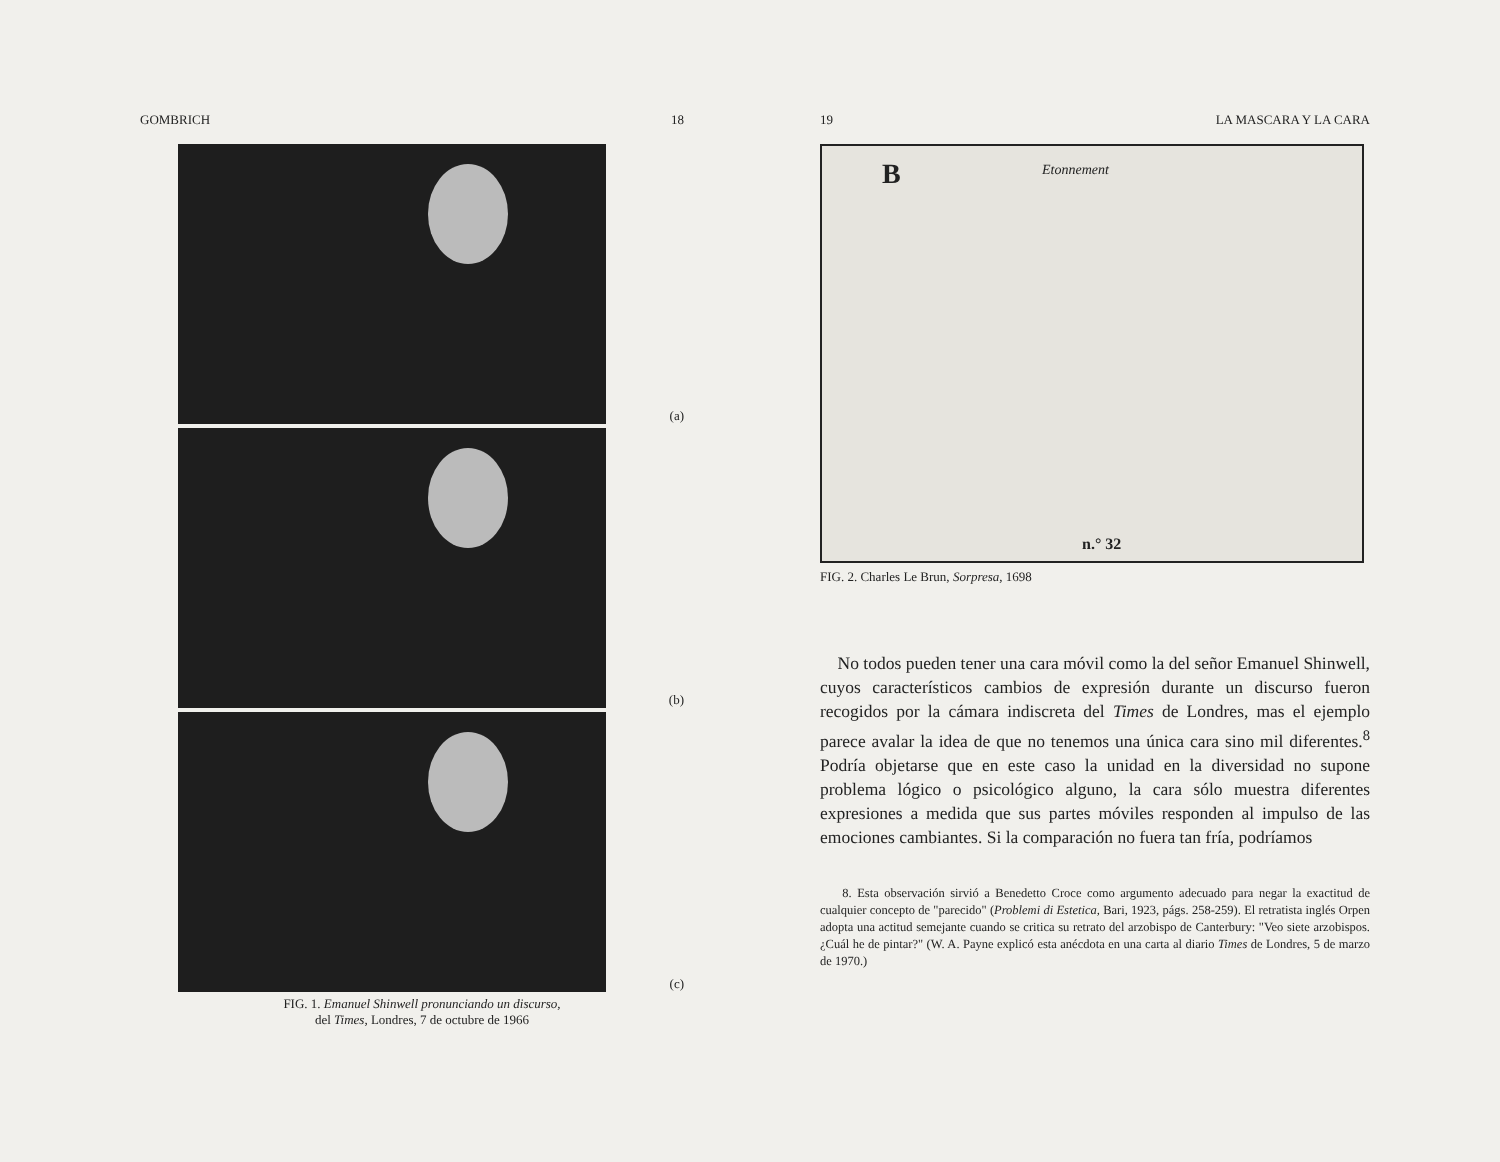GOMBRICH 18
(a)
(b)
(c)
FIG. 1. Emanuel Shinwell pronunciando un discurso,
del Times, Londres, 7 de octubre de 1966
19 LA MASCARA Y LA CARA
B Etonnement
n.° 32
FIG. 2. Charles Le Brun, Sorpresa, 1698
No todos pueden tener una cara móvil como la del señor Emanuel Shinwell, cuyos característicos cambios de expresión durante un discurso fueron recogidos por la cámara indiscreta del Times de Londres, mas el ejemplo parece avalar la idea de que no tenemos una única cara sino mil diferentes.<sup>8</sup> Podría objetarse que en este caso la unidad en la diversidad no supone problema lógico o psicológico alguno, la cara sólo muestra diferentes expresiones a medida que sus partes móviles responden al impulso de las emociones cambiantes. Si la comparación no fuera tan fría, podríamos
8. Esta observación sirvió a Benedetto Croce como argumento adecuado para negar la exactitud de cualquier concepto de "parecido" (Problemi di Estetica, Bari, 1923, págs. 258-259). El retratista inglés Orpen adopta una actitud semejante cuando se critica su retrato del arzobispo de Canterbury: "Veo siete arzobispos. ¿Cuál he de pintar?" (W. A. Payne explicó esta anécdota en una carta al diario Times de Londres, 5 de marzo de 1970.)